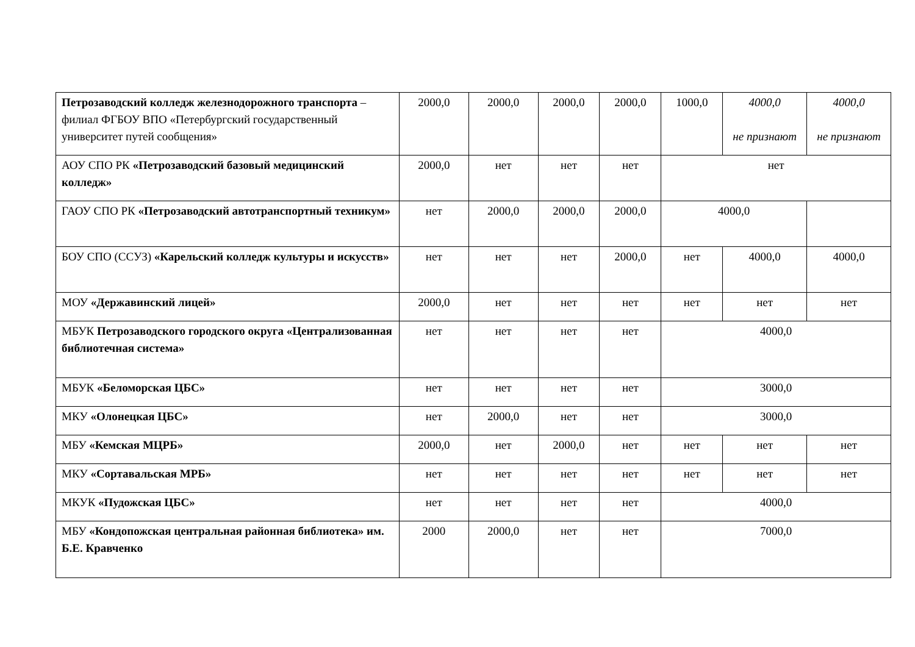| Петрозаводский колледж железнодорожного транспорта – филиал ФГБОУ ВПО «Петербургский государственный университет путей сообщения» | 2000,0 | 2000,0 | 2000,0 | 2000,0 | 1000,0 | 4000,0 не признают | 4000,0 не признают |
| АОУ СПО РК «Петрозаводский базовый медицинский колледж» | 2000,0 | нет | нет | нет | нет | | |
| ГАОУ СПО РК «Петрозаводский автотранспортный техникум» | нет | 2000,0 | 2000,0 | 2000,0 | 4000,0 | | |
| БОУ СПО (ССУЗ) «Карельский колледж культуры и искусств» | нет | нет | нет | 2000,0 | нет | 4000,0 | 4000,0 |
| МОУ «Державинский лицей» | 2000,0 | нет | нет | нет | нет | нет | нет |
| МБУК Петрозаводского городского округа «Централизованная библиотечная система» | нет | нет | нет | нет | 4000,0 | | |
| МБУК «Беломорская ЦБС» | нет | нет | нет | нет | 3000,0 | | |
| МКУ «Олонецкая ЦБС» | нет | 2000,0 | нет | нет | 3000,0 | | |
| МБУ «Кемская МЦРБ» | 2000,0 | нет | 2000,0 | нет | нет | нет | нет |
| МКУ «Сортавальская МРБ» | нет | нет | нет | нет | нет | нет | нет |
| МКУК «Пудожская ЦБС» | нет | нет | нет | нет | 4000,0 | | |
| МБУ «Кондопожская центральная районная библиотека» им. Б.Е. Кравченко | 2000 | 2000,0 | нет | нет | 7000,0 | | |